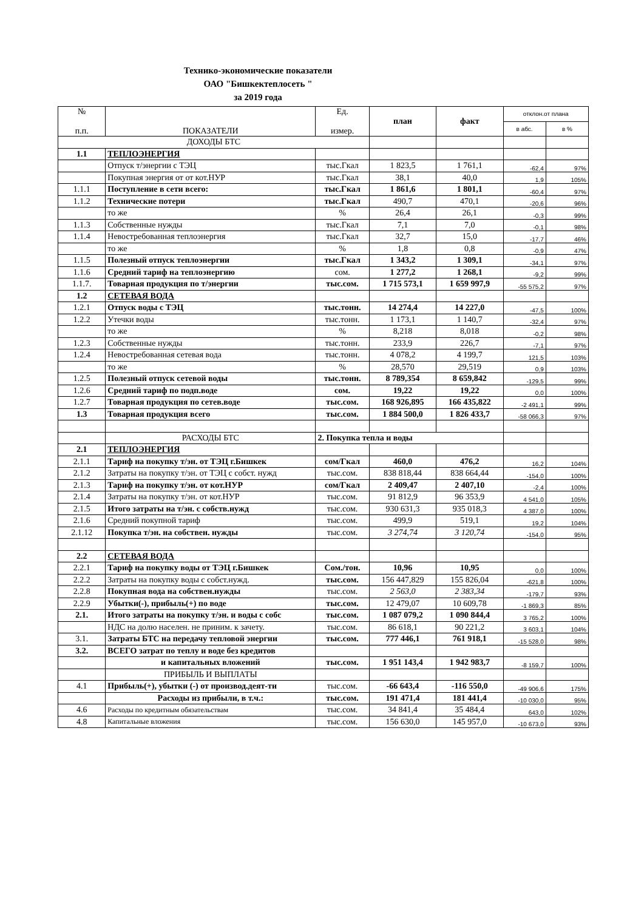Технико-экономические показатели
ОАО "Бишкектеплосеть "
за 2019 года
| № п.п. | ПОКАЗАТЕЛИ | Ед. измер. | план | факт | отклон.от плана | |
| --- | --- | --- | --- | --- | --- | --- |
| | | | | | в абс. | в % |
| ДОХОДЫ БТС | | | | | | |
| 1.1 | ТЕПЛОЭНЕРГИЯ | | | | | |
| | Отпуск т/энергии с ТЭЦ | тыс.Гкал | 1 823,5 | 1 761,1 | -62,4 | 97% |
| | Покупная энергия от от кот.НУР | тыс.Гкал | 38,1 | 40,0 | 1,9 | 105% |
| 1.1.1 | Поступление в сети всего: | тыс.Гкал | 1 861,6 | 1 801,1 | -60,4 | 97% |
| 1.1.2 | Технические потери | тыс.Гкал | 490,7 | 470,1 | -20,6 | 96% |
| | то же | % | 26,4 | 26,1 | -0,3 | 99% |
| 1.1.3 | Собственные нужды | тыс.Гкал | 7,1 | 7,0 | -0,1 | 98% |
| 1.1.4 | Невостребованная теплоэнергия | тыс.Гкал | 32,7 | 15,0 | -17,7 | 46% |
| | то же | % | 1,8 | 0,8 | -0,9 | 47% |
| 1.1.5 | Полезный отпуск теплоэнергии | тыс.Гкал | 1 343,2 | 1 309,1 | -34,1 | 97% |
| 1.1.6 | Средний тариф на теплоэнергию | сом. | 1 277,2 | 1 268,1 | -9,2 | 99% |
| 1.1.7. | Товарная продукция по т/энергии | тыс.сом. | 1 715 573,1 | 1 659 997,9 | -55 575,2 | 97% |
| 1.2 | СЕТЕВАЯ ВОДА | | | | | |
| 1.2.1 | Отпуск воды с ТЭЦ | тыс.тонн. | 14 274,4 | 14 227,0 | -47,5 | 100% |
| 1.2.2 | Утечки воды | тыс.тонн. | 1 173,1 | 1 140,7 | -32,4 | 97% |
| | то же | % | 8,218 | 8,018 | -0,2 | 98% |
| 1.2.3 | Собственные нужды | тыс.тонн. | 233,9 | 226,7 | -7,1 | 97% |
| 1.2.4 | Невостребованная сетевая вода | тыс.тонн. | 4 078,2 | 4 199,7 | 121,5 | 103% |
| | то же | % | 28,570 | 29,519 | 0,9 | 103% |
| 1.2.5 | Полезный отпуск сетевой воды | тыс.тонн. | 8 789,354 | 8 659,842 | -129,5 | 99% |
| 1.2.6 | Средний тариф по подп.воде | сом. | 19,22 | 19,22 | 0,0 | 100% |
| 1.2.7 | Товарная продукция по сетев.воде | тыс.сом. | 168 926,895 | 166 435,822 | -2 491,1 | 99% |
| 1.3 | Товарная продукция всего | тыс.сом. | 1 884 500,0 | 1 826 433,7 | -58 066,3 | 97% |
| | РАСХОДЫ БТС | 2. Покупка тепла и воды | | | | |
| 2.1 | ТЕПЛОЭНЕРГИЯ | | | | | |
| 2.1.1 | Тариф на покупку т/эн. от ТЭЦ г.Бишкек | сом/Гкал | 460,0 | 476,2 | 16,2 | 104% |
| 2.1.2 | Затраты на покупку т/эн. от ТЭЦ с собст. нужд | тыс.сом. | 838 818,44 | 838 664,44 | -154,0 | 100% |
| 2.1.3 | Тариф на покупку т/эн. от кот.НУР | сом/Гкал | 2 409,47 | 2 407,10 | -2,4 | 100% |
| 2.1.4 | Затраты на покупку т/эн. от кот.НУР | тыс.сом. | 91 812,9 | 96 353,9 | 4 541,0 | 105% |
| 2.1.5 | Итого затраты на т/эн. с собств.нужд | тыс.сом. | 930 631,3 | 935 018,3 | 4 387,0 | 100% |
| 2.1.6 | Средний покупной тариф | тыс.сом. | 499,9 | 519,1 | 19,2 | 104% |
| 2.1.12 | Покупка т/эн. на собствен. нужды | тыс.сом. | 3 274,74 | 3 120,74 | -154,0 | 95% |
| 2.2 | СЕТЕВАЯ ВОДА | | | | | |
| 2.2.1 | Тариф на покупку воды от ТЭЦ г.Бишкек | Сом./тон. | 10,96 | 10,95 | 0,0 | 100% |
| 2.2.2 | Затраты на покупку воды с собст.нужд. | тыс.сом. | 156 447,829 | 155 826,04 | -621,8 | 100% |
| 2.2.8 | Покупная вода на собствен.нужды | тыс.сом. | 2 563,0 | 2 383,34 | -179,7 | 93% |
| 2.2.9 | Убытки(-), прибыль(+) по воде | тыс.сом. | 12 479,07 | 10 609,78 | -1 869,3 | 85% |
| 2.1. | Итого затраты на покупку т/эн. и воды с собс | тыс.сом. | 1 087 079,2 | 1 090 844,4 | 3 765,2 | 100% |
| | НДС на долю населен. не приним. к зачету. | тыс.сом. | 86 618,1 | 90 221,2 | 3 603,1 | 104% |
| 3.1. | Затраты БТС на передачу тепловой энергии | тыс.сом. | 777 446,1 | 761 918,1 | -15 528,0 | 98% |
| 3.2. | ВСЕГО затрат по теплу и воде без кредитов | | | | | |
| | и капитальных вложений | тыс.сом. | 1 951 143,4 | 1 942 983,7 | -8 159,7 | 100% |
| | ПРИБЫЛЬ И ВЫПЛАТЫ | | | | | |
| 4.1 | Прибыль(+), убытки (-) от производ.деят-ти | тыс.сом. | -66 643,4 | -116 550,0 | -49 906,6 | 175% |
| | Расходы из прибыли, в т.ч.: | тыс.сом. | 191 471,4 | 181 441,4 | -10 030,0 | 95% |
| 4.6 | Расходы по кредитным обязательствам | тыс.сом. | 34 841,4 | 35 484,4 | 643,0 | 102% |
| 4.8 | Капитальные вложения | тыс.сом. | 156 630,0 | 145 957,0 | -10 673,0 | 93% |